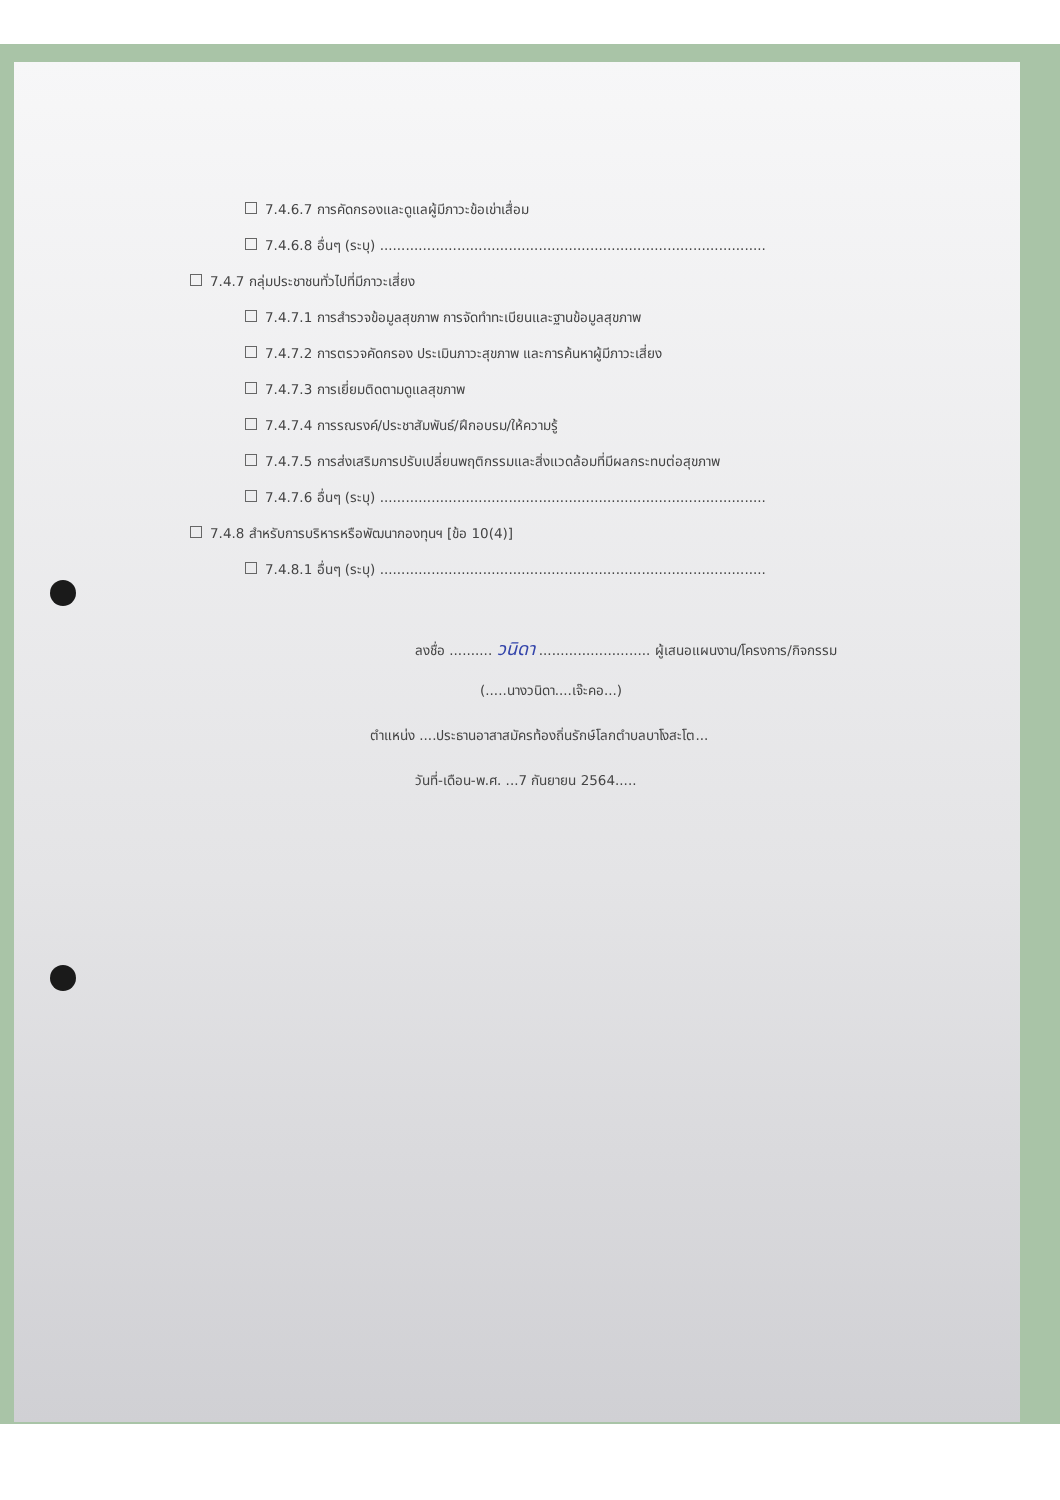7.4.6.7 การคัดกรองและดูแลผู้มีภาวะข้อเข่าเสื่อม
7.4.6.8 อื่นๆ (ระบุ) ..........................................................................................
7.4.7 กลุ่มประชาชนทั่วไปที่มีภาวะเสี่ยง
7.4.7.1 การสำรวจข้อมูลสุขภาพ การจัดทำทะเบียนและฐานข้อมูลสุขภาพ
7.4.7.2 การตรวจคัดกรอง ประเมินภาวะสุขภาพ และการค้นหาผู้มีภาวะเสี่ยง
7.4.7.3 การเยี่ยมติดตามดูแลสุขภาพ
7.4.7.4 การรณรงค์/ประชาสัมพันธ์/ฝึกอบรม/ให้ความรู้
7.4.7.5 การส่งเสริมการปรับเปลี่ยนพฤติกรรมและสิ่งแวดล้อมที่มีผลกระทบต่อสุขภาพ
7.4.7.6 อื่นๆ (ระบุ) ..........................................................................................
7.4.8 สำหรับการบริหารหรือพัฒนากองทุนฯ [ข้อ 10(4)]
7.4.8.1 อื่นๆ (ระบุ) ..........................................................................................
ลงชื่อ .......... วนิดา .......................... ผู้เสนอแผนงาน/โครงการ/กิจกรรม
(.....นางวนิดา....เจ๊ะคอ...)
ตำแหน่ง ....ประธานอาสาสมัครท้องถิ่นรักษ์โลกตำบลบาโงสะโต...
วันที่-เดือน-พ.ศ. ...7 กันยายน 2564.....